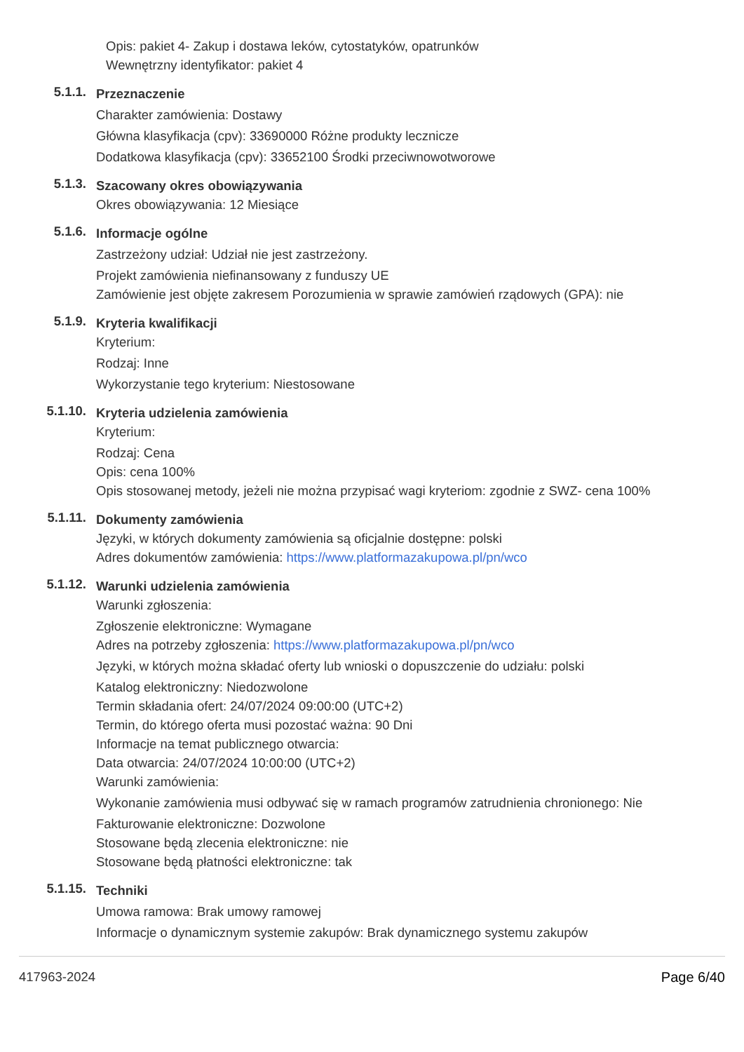Opis: pakiet 4- Zakup i dostawa leków, cytostatyków, opatrunków
Wewnętrzny identyfikator: pakiet 4
5.1.1.
Przeznaczenie
Charakter zamówienia: Dostawy
Główna klasyfikacja (cpv): 33690000 Różne produkty lecznicze
Dodatkowa klasyfikacja (cpv): 33652100 Środki przeciwnowotworowe
5.1.3.
Szacowany okres obowiązywania
Okres obowiązywania: 12 Miesiące
5.1.6.
Informacje ogólne
Zastrzeżony udział: Udział nie jest zastrzeżony.
Projekt zamówienia niefinansowany z funduszy UE
Zamówienie jest objęte zakresem Porozumienia w sprawie zamówień rządowych (GPA): nie
5.1.9.
Kryteria kwalifikacji
Kryterium:
Rodzaj: Inne
Wykorzystanie tego kryterium: Niestosowane
5.1.10.
Kryteria udzielenia zamówienia
Kryterium:
Rodzaj: Cena
Opis: cena 100%
Opis stosowanej metody, jeżeli nie można przypisać wagi kryteriom: zgodnie z SWZ- cena 100%
5.1.11.
Dokumenty zamówienia
Języki, w których dokumenty zamówienia są oficjalnie dostępne: polski
Adres dokumentów zamówienia: https://www.platformazakupowa.pl/pn/wco
5.1.12.
Warunki udzielenia zamówienia
Warunki zgłoszenia:
Zgłoszenie elektroniczne: Wymagane
Adres na potrzeby zgłoszenia: https://www.platformazakupowa.pl/pn/wco
Języki, w których można składać oferty lub wnioski o dopuszczenie do udziału: polski
Katalog elektroniczny: Niedozwolone
Termin składania ofert: 24/07/2024 09:00:00 (UTC+2)
Termin, do którego oferta musi pozostać ważna: 90 Dni
Informacje na temat publicznego otwarcia:
Data otwarcia: 24/07/2024 10:00:00 (UTC+2)
Warunki zamówienia:
Wykonanie zamówienia musi odbywać się w ramach programów zatrudnienia chronionego: Nie
Fakturowanie elektroniczne: Dozwolone
Stosowane będą zlecenia elektroniczne: nie
Stosowane będą płatności elektroniczne: tak
5.1.15.
Techniki
Umowa ramowa: Brak umowy ramowej
Informacje o dynamicznym systemie zakupów: Brak dynamicznego systemu zakupów
417963-2024 Page 6/40